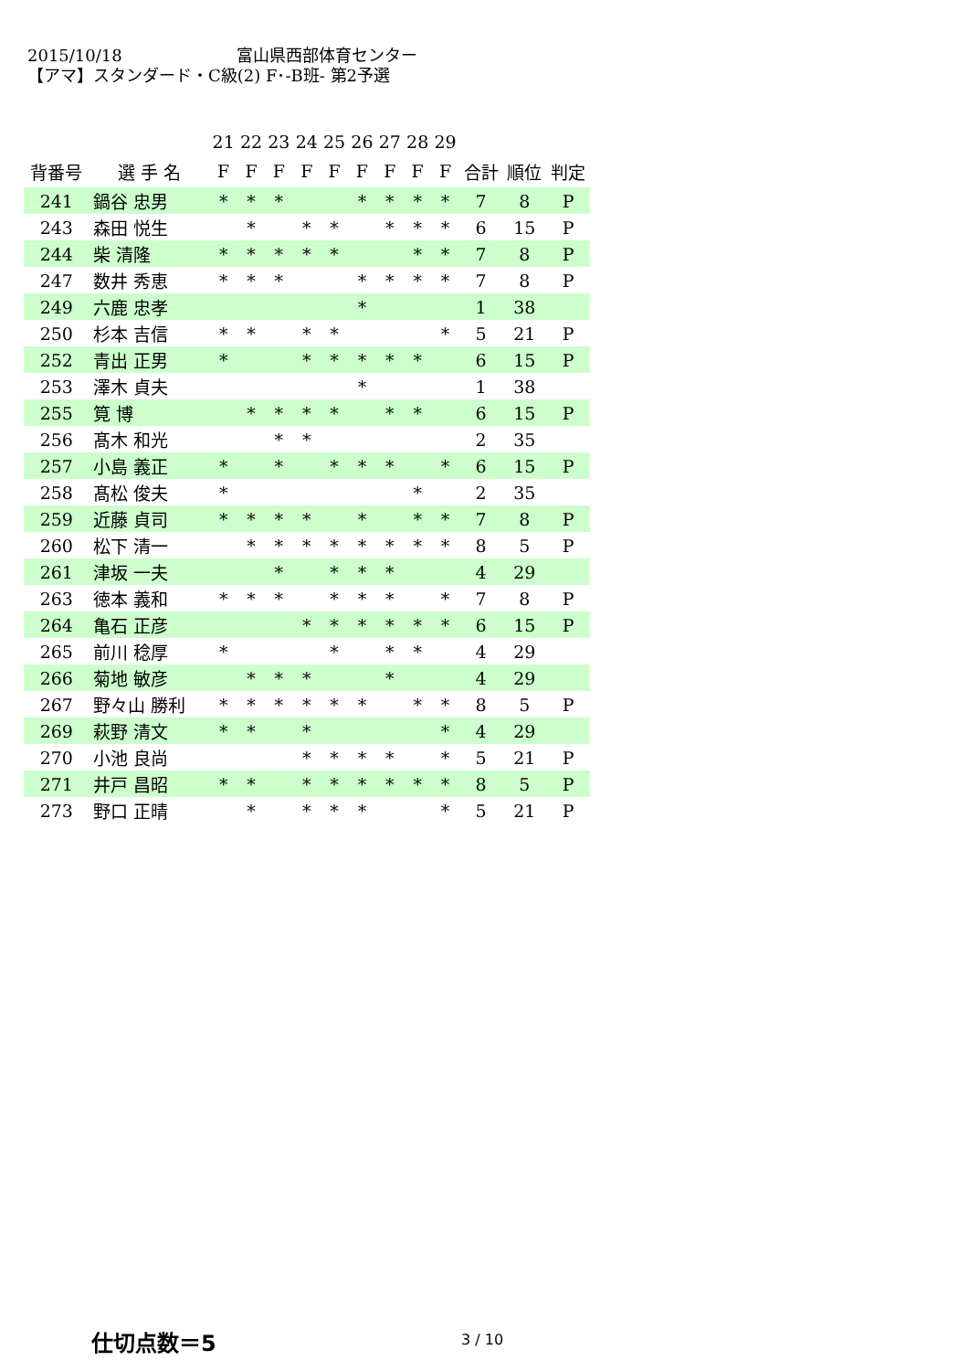2015/10/18 富山県西部体育センター
【アマ】スタンダード・C級(2) F･-B班- 第2予選
| | | 21 | 22 | 23 | 24 | 25 | 26 | 27 | 28 | 29 | | | |
| 背番号 | 選 手 名 | F | F | F | F | F | F | F | F | F | 合計 | 順位 | 判定 |
| 241 | 鍋谷 忠男 | * | * | * | | | * | * | * | * | 7 | 8 | P |
| 243 | 森田 悦生 | | * | | * | * | | * | * | * | 6 | 15 | P |
| 244 | 柴 清隆 | * | * | * | * | * | | | * | * | 7 | 8 | P |
| 247 | 数井 秀恵 | * | * | * | | | * | * | * | * | 7 | 8 | P |
| 249 | 六鹿 忠孝 | | | | | | * | | | | 1 | 38 | |
| 250 | 杉本 吉信 | * | * | | * | * | | | | * | 5 | 21 | P |
| 252 | 青出 正男 | * | | | * | * | * | * | * | | 6 | 15 | P |
| 253 | 澤木 貞夫 | | | | | | * | | | | 1 | 38 | |
| 255 | 筧 博 | | * | * | * | * | | * | * | | 6 | 15 | P |
| 256 | 髙木 和光 | | | * | * | | | | | | 2 | 35 | |
| 257 | 小島 義正 | * | | * | | * | * | * | | * | 6 | 15 | P |
| 258 | 髙松 俊夫 | * | | | | | | | * | | 2 | 35 | |
| 259 | 近藤 貞司 | * | * | * | * | | * | | * | * | 7 | 8 | P |
| 260 | 松下 清一 | | * | * | * | * | * | * | * | * | 8 | 5 | P |
| 261 | 津坂 一夫 | | | * | | * | * | * | | | 4 | 29 | |
| 263 | 徳本 義和 | * | * | * | | * | * | * | | * | 7 | 8 | P |
| 264 | 亀石 正彦 | | | | * | * | * | * | * | * | 6 | 15 | P |
| 265 | 前川 稔厚 | * | | | | * | | * | * | | 4 | 29 | |
| 266 | 菊地 敏彦 | | * | * | * | | | * | | | 4 | 29 | |
| 267 | 野々山 勝利 | * | * | * | * | * | * | | * | * | 8 | 5 | P |
| 269 | 萩野 清文 | * | * | | * | | | | | * | 4 | 29 | |
| 270 | 小池 良尚 | | | | * | * | * | * | | * | 5 | 21 | P |
| 271 | 井戸 昌昭 | * | * | | * | * | * | * | * | * | 8 | 5 | P |
| 273 | 野口 正晴 | | * | | * | * | * | | | * | 5 | 21 | P |
仕切点数＝5 3 / 10